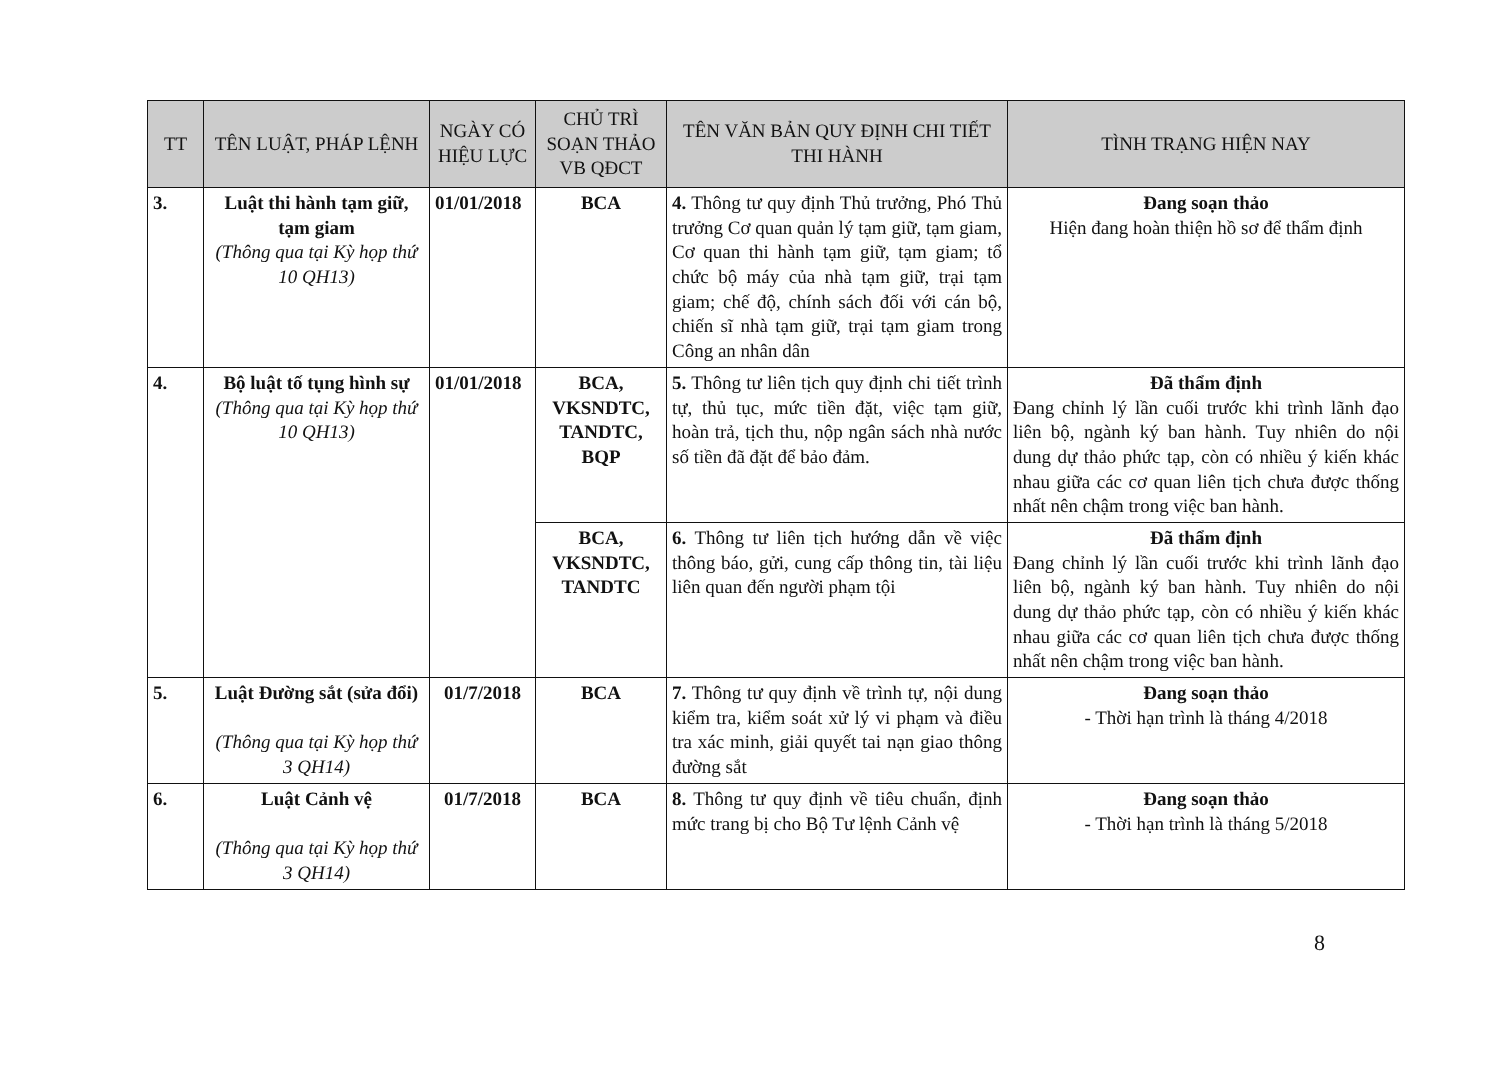| TT | TÊN LUẬT, PHÁP LỆNH | NGÀY CÓ HIỆU LỰC | CHỦ TRÌ SOẠN THẢO VB QĐCT | TÊN VĂN BẢN QUY ĐỊNH CHI TIẾT THI HÀNH | TÌNH TRẠNG HIỆN NAY |
| --- | --- | --- | --- | --- | --- |
| 3. | Luật thi hành tạm giữ, tạm giam (Thông qua tại Kỳ họp thứ 10 QH13) | 01/01/2018 | BCA | 4. Thông tư quy định Thủ trưởng, Phó Thủ trưởng Cơ quan quản lý tạm giữ, tạm giam, Cơ quan thi hành tạm giữ, tạm giam; tổ chức bộ máy của nhà tạm giữ, trại tạm giam; chế độ, chính sách đối với cán bộ, chiến sĩ nhà tạm giữ, trại tạm giam trong Công an nhân dân | Đang soạn thảo Hiện đang hoàn thiện hồ sơ để thẩm định |
| 4. | Bộ luật tố tụng hình sự (Thông qua tại Kỳ họp thứ 10 QH13) | 01/01/2018 | BCA, VKSNDTC, TANDTC, BQP | 5. Thông tư liên tịch quy định chi tiết trình tự, thủ tục, mức tiền đặt, việc tạm giữ, hoàn trả, tịch thu, nộp ngân sách nhà nước số tiền đã đặt để bảo đảm. | Đã thẩm định Đang chỉnh lý lần cuối trước khi trình lãnh đạo liên bộ, ngành ký ban hành. Tuy nhiên do nội dung dự thảo phức tạp, còn có nhiều ý kiến khác nhau giữa các cơ quan liên tịch chưa được thống nhất nên chậm trong việc ban hành. |
| | | | BCA, VKSNDTC, TANDTC | 6. Thông tư liên tịch hướng dẫn về việc thông báo, gửi, cung cấp thông tin, tài liệu liên quan đến người phạm tội | Đã thẩm định Đang chỉnh lý lần cuối trước khi trình lãnh đạo liên bộ, ngành ký ban hành. Tuy nhiên do nội dung dự thảo phức tạp, còn có nhiều ý kiến khác nhau giữa các cơ quan liên tịch chưa được thống nhất nên chậm trong việc ban hành. |
| 5. | Luật Đường sắt (sửa đổi) (Thông qua tại Kỳ họp thứ 3 QH14) | 01/7/2018 | BCA | 7. Thông tư quy định về trình tự, nội dung kiểm tra, kiểm soát xử lý vi phạm và điều tra xác minh, giải quyết tai nạn giao thông đường sắt | Đang soạn thảo - Thời hạn trình là tháng 4/2018 |
| 6. | Luật Cảnh vệ (Thông qua tại Kỳ họp thứ 3 QH14) | 01/7/2018 | BCA | 8. Thông tư quy định về tiêu chuẩn, định mức trang bị cho Bộ Tư lệnh Cảnh vệ | Đang soạn thảo - Thời hạn trình là tháng 5/2018 |
8